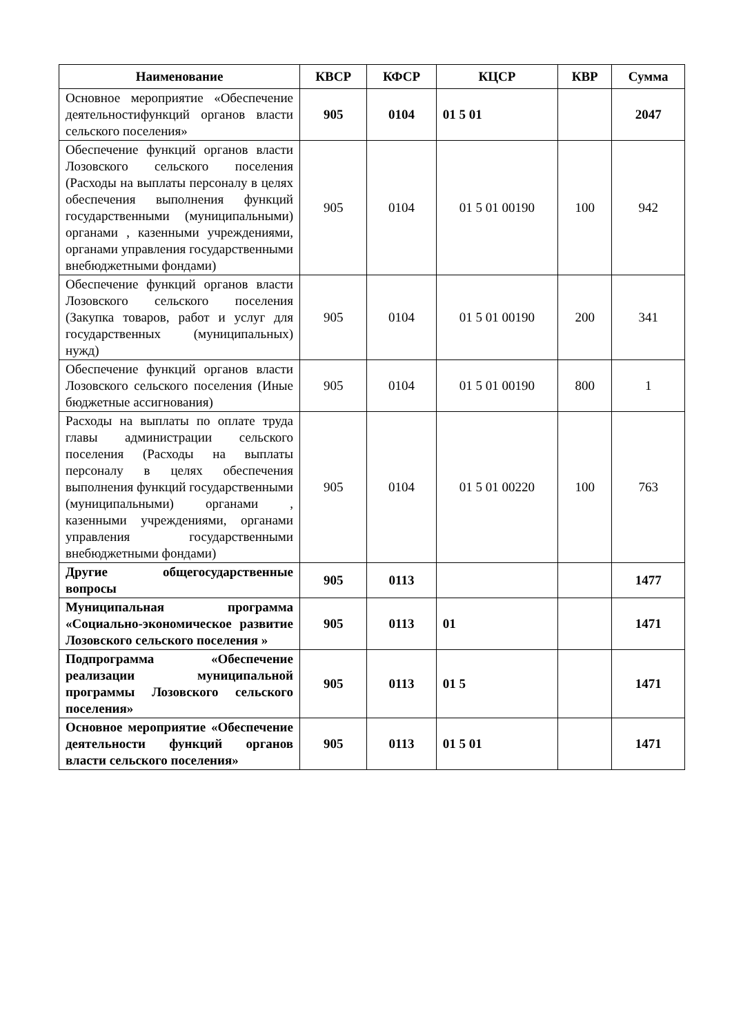| Наименование | КВСР | КФСР | КЦСР | КВР | Сумма |
| --- | --- | --- | --- | --- | --- |
| Основное мероприятие «Обеспечение деятельностифункций органов власти сельского поселения» | 905 | 0104 | 01 5 01 | | 2047 |
| Обеспечение функций органов власти Лозовского сельского поселения (Расходы на выплаты персоналу в целях обеспечения выполнения функций государственными (муниципальными) органами , казенными учреждениями, органами управления государственными внебюджетными фондами) | 905 | 0104 | 01 5 01 00190 | 100 | 942 |
| Обеспечение функций органов власти Лозовского сельского поселения (Закупка товаров, работ и услуг для государственных (муниципальных) нужд) | 905 | 0104 | 01 5 01 00190 | 200 | 341 |
| Обеспечение функций органов власти Лозовского сельского поселения (Иные бюджетные ассигнования) | 905 | 0104 | 01 5 01 00190 | 800 | 1 |
| Расходы на выплаты по оплате труда главы администрации сельского поселения (Расходы на выплаты персоналу в целях обеспечения выполнения функций государственными (муниципальными) органами , казенными учреждениями, органами управления государственными внебюджетными фондами) | 905 | 0104 | 01 5 01 00220 | 100 | 763 |
| Другие общегосударственные вопросы | 905 | 0113 | | | 1477 |
| Муниципальная программа «Социально-экономическое развитие Лозовского сельского поселения » | 905 | 0113 | 01 | | 1471 |
| Подпрограмма «Обеспечение реализации муниципальной программы Лозовского сельского поселения» | 905 | 0113 | 01 5 | | 1471 |
| Основное мероприятие «Обеспечение деятельности функций органов власти сельского поселения» | 905 | 0113 | 01 5 01 | | 1471 |